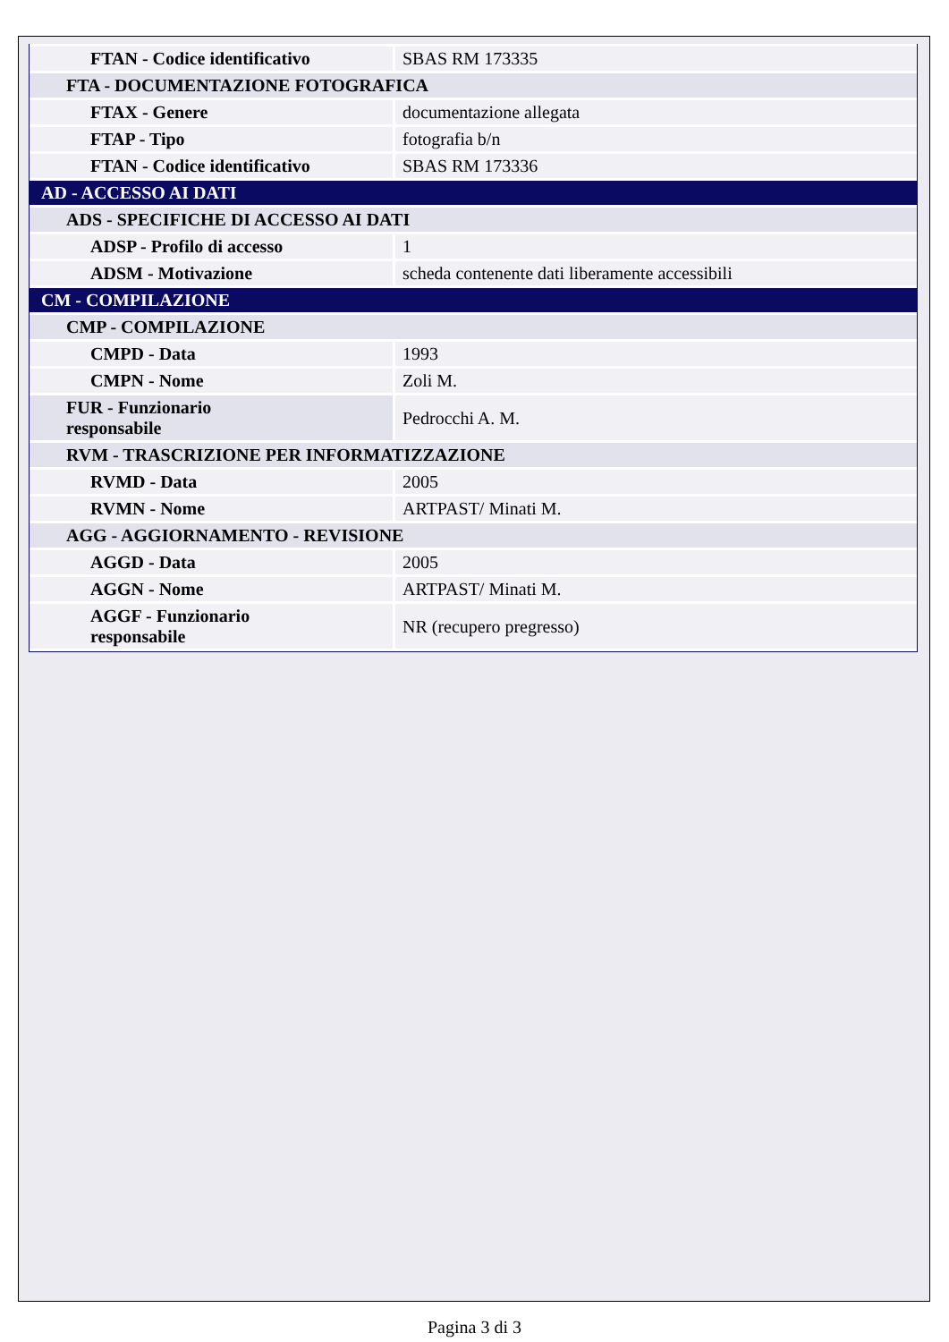| FTAN - Codice identificativo | SBAS RM 173335 |
| FTA - DOCUMENTAZIONE FOTOGRAFICA | |
| FTAX - Genere | documentazione allegata |
| FTAP - Tipo | fotografia b/n |
| FTAN - Codice identificativo | SBAS RM 173336 |
| AD - ACCESSO AI DATI | |
| ADS - SPECIFICHE DI ACCESSO AI DATI | |
| ADSP - Profilo di accesso | 1 |
| ADSM - Motivazione | scheda contenente dati liberamente accessibili |
| CM - COMPILAZIONE | |
| CMP - COMPILAZIONE | |
| CMPD - Data | 1993 |
| CMPN - Nome | Zoli M. |
| FUR - Funzionario responsabile | Pedrocchi A. M. |
| RVM - TRASCRIZIONE PER INFORMATIZZAZIONE | |
| RVMD - Data | 2005 |
| RVMN - Nome | ARTPAST/ Minati M. |
| AGG - AGGIORNAMENTO - REVISIONE | |
| AGGD - Data | 2005 |
| AGGN - Nome | ARTPAST/ Minati M. |
| AGGF - Funzionario responsabile | NR (recupero pregresso) |
Pagina 3 di 3